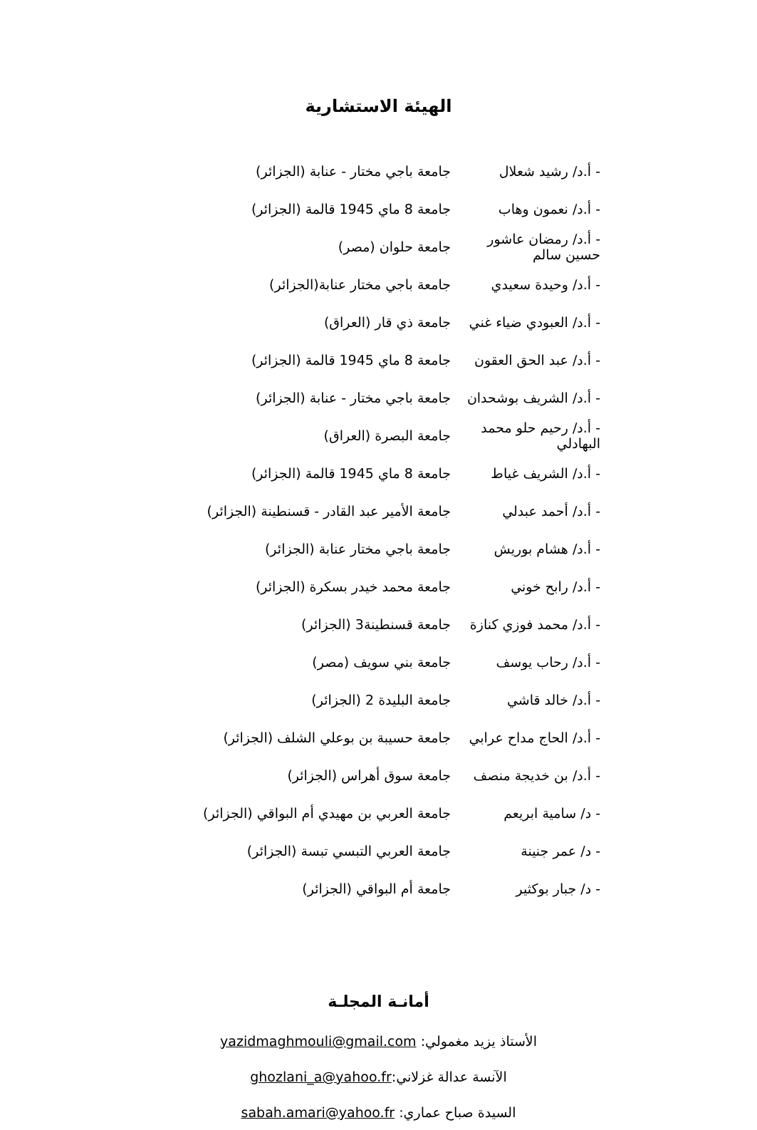الهيئة الاستشارية
- أ.د/ رشيد شعلال جامعة باجي مختار - عنابة (الجزائر)
- أ.د/ نعمون وهاب جامعة 8 ماي 1945 قالمة (الجزائر)
- أ.د/ رمضان عاشور حسين سالم جامعة حلوان (مصر)
- أ.د/ وحيدة سعيدي جامعة باجي مختار عنابة(الجزائر)
- أ.د/ العبودي ضياء غني جامعة ذي قار (العراق)
- أ.د/ عبد الحق العقون جامعة 8 ماي 1945 قالمة (الجزائر)
- أ.د/ الشريف بوشحدان جامعة باجي مختار - عنابة (الجزائر)
- أ.د/ رحيم حلو محمد البهادلي جامعة البصرة (العراق)
- أ.د/ الشريف غياط جامعة 8 ماي 1945 قالمة (الجزائر)
- أ.د/ أحمد عبدلي جامعة الأمير عبد القادر - قسنطينة (الجزائر)
- أ.د/ هشام بوريش جامعة باجي مختار عنابة (الجزائر)
- أ.د/ رابح خوني جامعة محمد خيدر بسكرة (الجزائر)
- أ.د/ محمد فوزي كنازة جامعة قسنطينة3 (الجزائر)
- أ.د/ رحاب يوسف جامعة بني سويف (مصر)
- أ.د/ خالد قاشي جامعة البليدة 2 (الجزائر)
- أ.د/ الحاج مداح عرابي جامعة حسيبة بن بوعلي الشلف (الجزائر)
- أ.د/ بن خديجة منصف جامعة سوق أهراس (الجزائر)
- د/ سامية ابريعم جامعة العربي بن مهيدي أم البواقي (الجزائر)
- د/ عمر جنينة جامعة العربي التبسي تبسة (الجزائر)
- د/ جبار بوكثير جامعة أم البواقي (الجزائر)
أمانـة المجلـة
الأستاذ يزيد مغمولي: yazidmaghmouli@gmail.com
الآنسة عدالة غزلاني:ghozlani_a@yahoo.fr
السيدة صباح عماري: sabah.amari@yahoo.fr